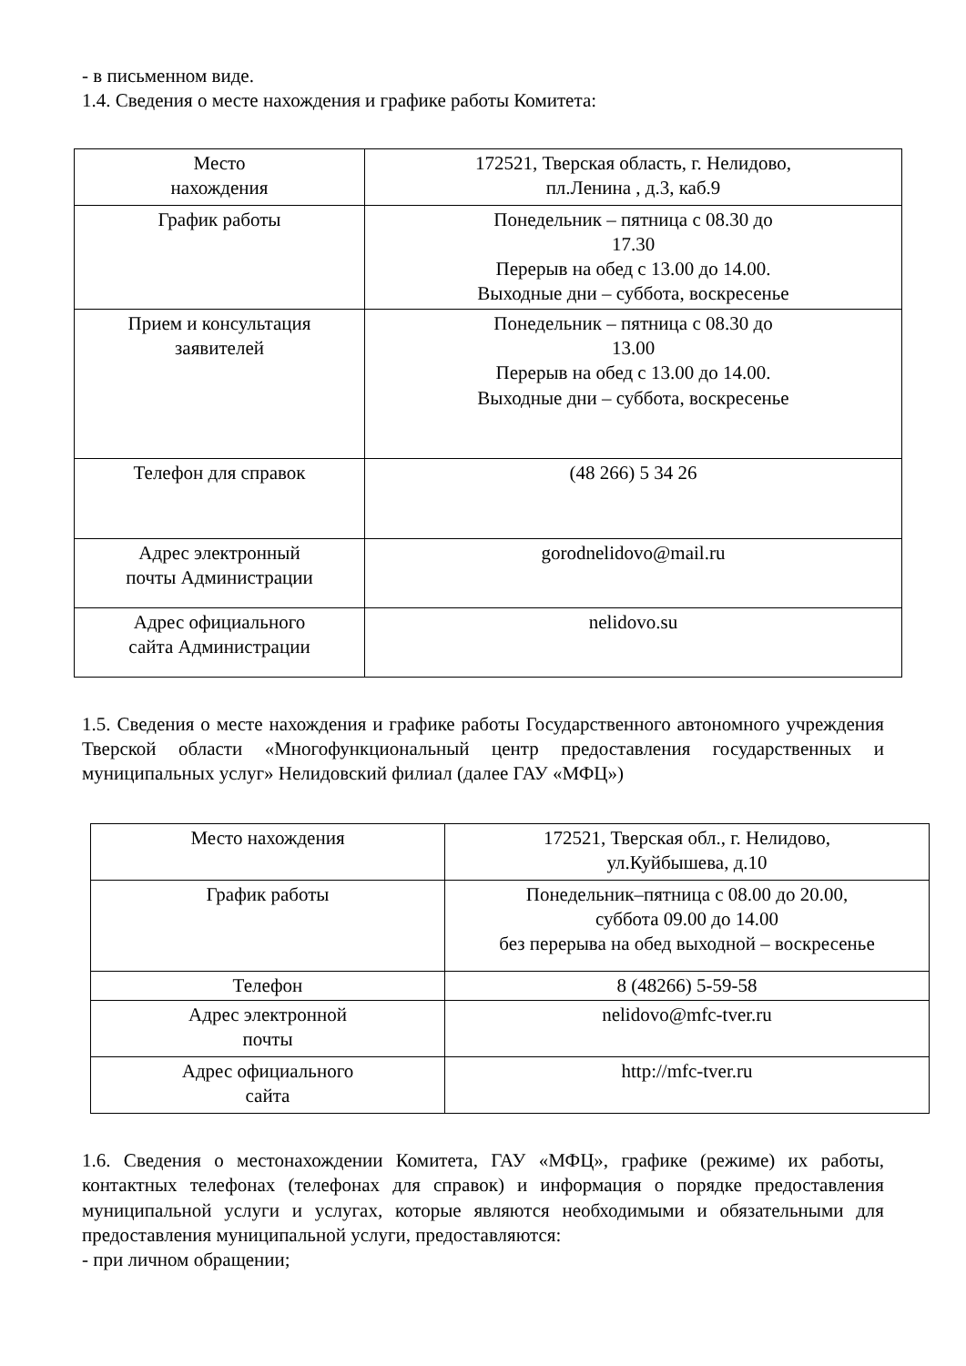- в письменном виде.
1.4. Сведения о месте нахождения и графике работы Комитета:
| Место нахождения | 172521, Тверская область, г. Нелидово, пл.Ленина , д.3, каб.9 |
| График работы | Понедельник – пятница с 08.30 до 17.30 Перерыв на обед с 13.00 до 14.00. Выходные дни – суббота, воскресенье |
| Прием и консультация заявителей | Понедельник – пятница с 08.30 до 13.00 Перерыв на обед с 13.00 до 14.00. Выходные дни – суббота, воскресенье |
| Телефон для справок | (48 266) 5 34 26 |
| Адрес электронный почты Администрации | gorodnelidovo@mail.ru |
| Адрес официального сайта Администрации | nelidovo.su |
1.5. Сведения о месте нахождения и графике работы Государственного автономного учреждения Тверской области «Многофункциональный центр предоставления государственных и муниципальных услуг» Нелидовский филиал (далее ГАУ «МФЦ»)
| Место нахождения | 172521, Тверская обл., г. Нелидово, ул.Куйбышева, д.10 |
| График работы | Понедельник–пятница с 08.00 до 20.00, суббота 09.00 до 14.00 без перерыва на обед выходной – воскресенье |
| Телефон | 8 (48266) 5-59-58 |
| Адрес электронной почты | nelidovo@mfc-tver.ru |
| Адрес официального сайта | http://mfc-tver.ru |
1.6. Сведения о местонахождении Комитета, ГАУ «МФЦ», графике (режиме) их работы, контактных телефонах (телефонах для справок) и информация о порядке предоставления муниципальной услуги и услугах, которые являются необходимыми и обязательными для предоставления муниципальной услуги, предоставляются:
- при личном обращении;